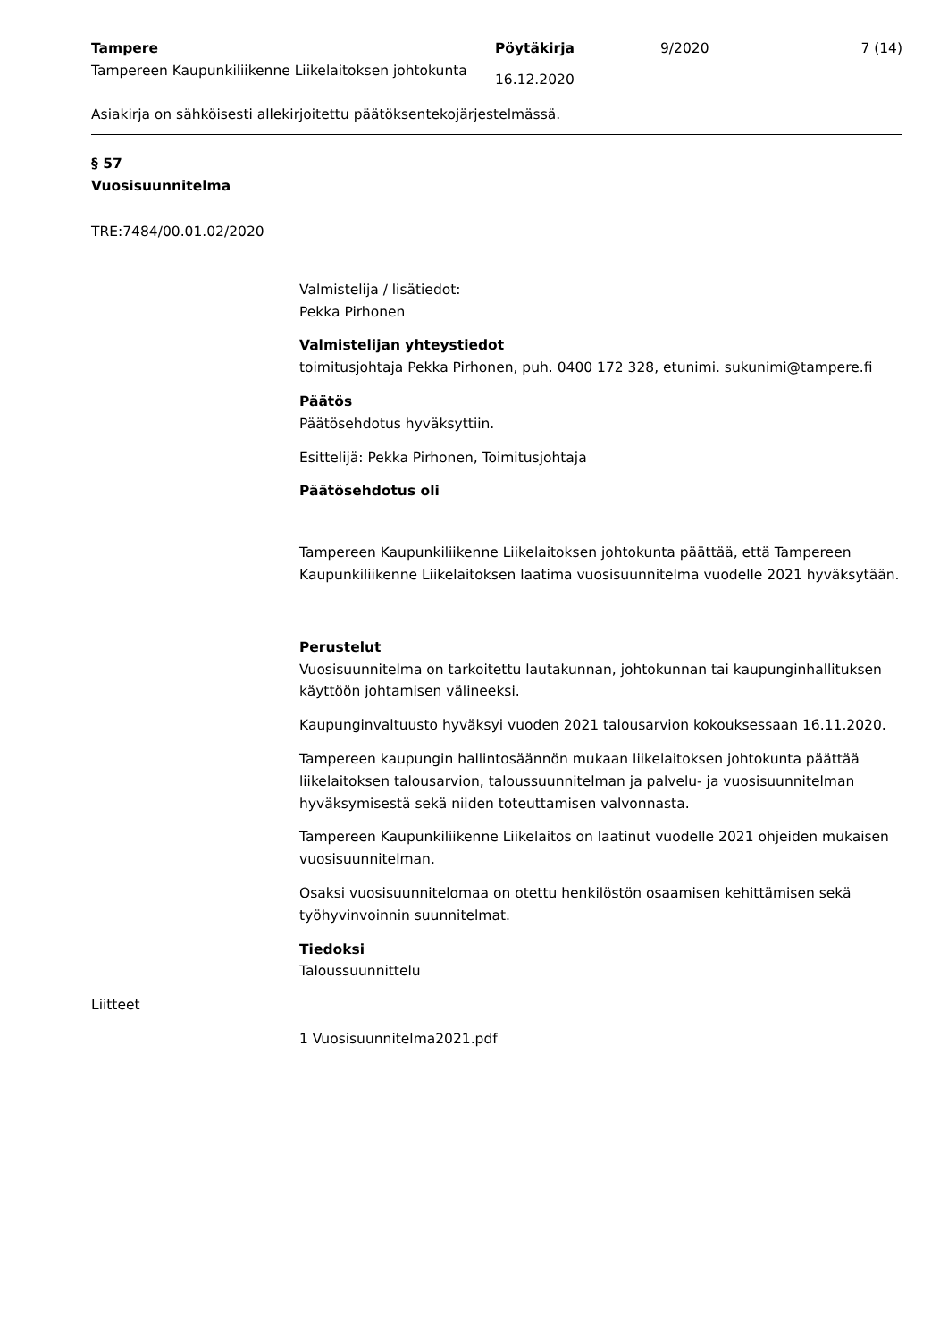Tampere
Tampereen Kaupunkiliikenne Liikelaitoksen johtokunta
Pöytäkirja
16.12.2020
9/2020 7 (14)
Asiakirja on sähköisesti allekirjoitettu päätöksentekojärjestelmässä.
§ 57
Vuosisuunnitelma
TRE:7484/00.01.02/2020
Valmistelija / lisätiedot:
Pekka Pirhonen
Valmistelijan yhteystiedot
toimitusjohtaja Pekka Pirhonen, puh. 0400 172 328, etunimi. sukunimi@tampere.fi
Päätös
Päätösehdotus hyväksyttiin.
Esittelijä: Pekka Pirhonen, Toimitusjohtaja
Päätösehdotus oli
Tampereen Kaupunkiliikenne Liikelaitoksen johtokunta päättää, että Tampereen Kaupunkiliikenne Liikelaitoksen laatima vuosisuunnitelma vuodelle 2021 hyväksytään.
Perustelut
Vuosisuunnitelma on tarkoitettu lautakunnan, johtokunnan tai kaupunginhallituksen käyttöön johtamisen välineeksi.
Kaupunginvaltuusto hyväksyi vuoden 2021 talousarvion kokouksessaan 16.11.2020.
Tampereen kaupungin hallintosäännön mukaan liikelaitoksen johtokunta päättää liikelaitoksen talousarvion, taloussuunnitelman ja palvelu- ja vuosisuunnitelman hyväksymisestä sekä niiden toteuttamisen valvonnasta.
Tampereen Kaupunkiliikenne Liikelaitos on laatinut vuodelle 2021 ohjeiden mukaisen vuosisuunnitelman.
Osaksi vuosisuunnitelomaa on otettu henkilöstön osaamisen kehittämisen sekä työhyvinvoinnin suunnitelmat.
Tiedoksi
Taloussuunnittelu
Liitteet
1 Vuosisuunnitelma2021.pdf